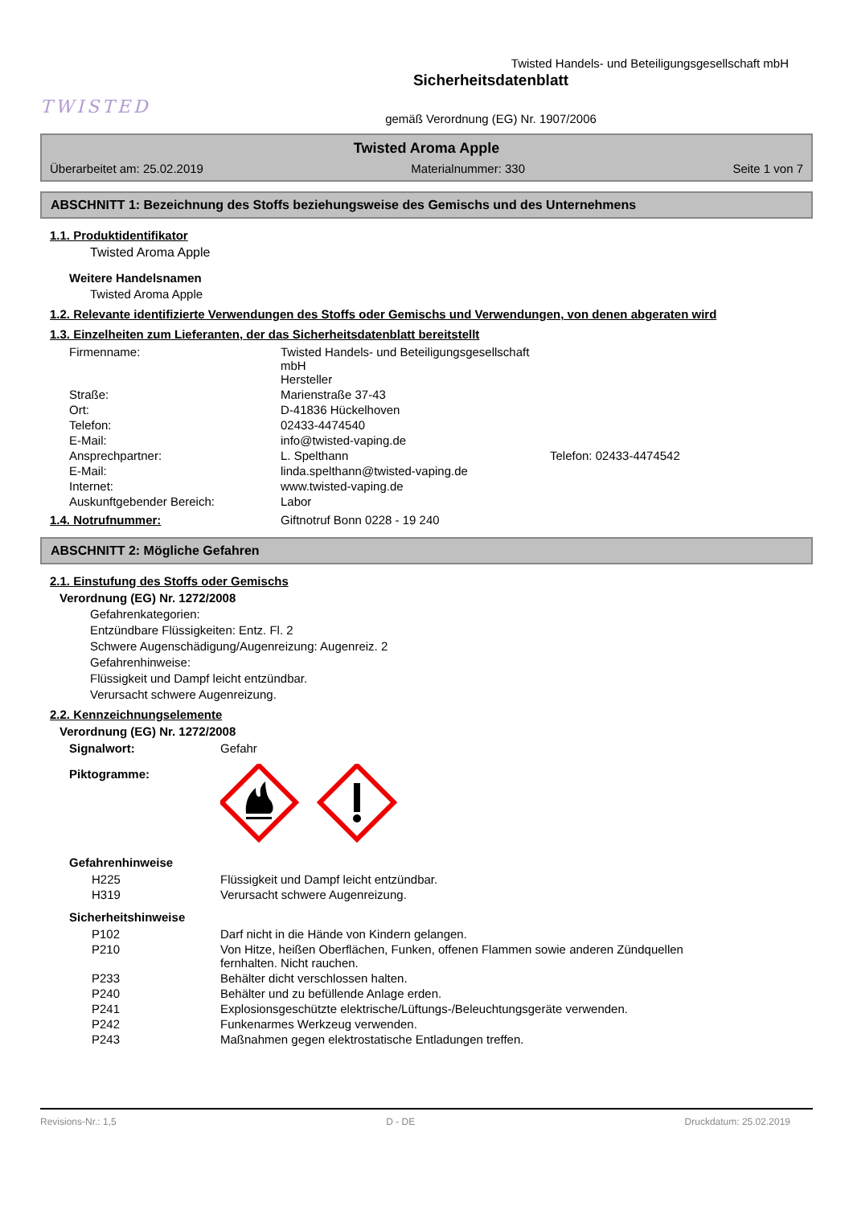TWISTED
Twisted Handels- und Beteiligungsgesellschaft mbH
Sicherheitsdatenblatt
gemäß Verordnung (EG) Nr. 1907/2006
Twisted Aroma Apple
Überarbeitet am: 25.02.2019 Materialnummer: 330 Seite 1 von 7
ABSCHNITT 1: Bezeichnung des Stoffs beziehungsweise des Gemischs und des Unternehmens
1.1. Produktidentifikator
Twisted Aroma Apple
Weitere Handelsnamen
Twisted Aroma Apple
1.2. Relevante identifizierte Verwendungen des Stoffs oder Gemischs und Verwendungen, von denen abgeraten wird
1.3. Einzelheiten zum Lieferanten, der das Sicherheitsdatenblatt bereitstellt
| Firmenname: | Twisted Handels- und Beteiligungsgesellschaft mbH Hersteller | |
| Straße: | Marienstraße 37-43 | |
| Ort: | D-41836 Hückelhoven | |
| Telefon: | 02433-4474540 | |
| E-Mail: | info@twisted-vaping.de | |
| Ansprechpartner: | L. Spelthann | Telefon: 02433-4474542 |
| E-Mail: | linda.spelthann@twisted-vaping.de | |
| Internet: | www.twisted-vaping.de | |
| Auskunftgebender Bereich: | Labor | |
| 1.4. Notrufnummer: | Giftnotruf Bonn 0228 - 19 240 |
ABSCHNITT 2: Mögliche Gefahren
2.1. Einstufung des Stoffs oder Gemischs
Verordnung (EG) Nr. 1272/2008
Gefahrenkategorien:
Entzündbare Flüssigkeiten: Entz. Fl. 2
Schwere Augenschädigung/Augenreizung: Augenreiz. 2
Gefahrenhinweise:
Flüssigkeit und Dampf leicht entzündbar.
Verursacht schwere Augenreizung.
2.2. Kennzeichnungselemente
Verordnung (EG) Nr. 1272/2008
| Signalwort: | Gefahr |
| Piktogramme: | |
Gefahrenhinweise
| H225 | Flüssigkeit und Dampf leicht entzündbar. |
| H319 | Verursacht schwere Augenreizung. |
Sicherheitshinweise
| P102 | Darf nicht in die Hände von Kindern gelangen. |
| P210 | Von Hitze, heißen Oberflächen, Funken, offenen Flammen sowie anderen Zündquellen fernhalten. Nicht rauchen. |
| P233 | Behälter dicht verschlossen halten. |
| P240 | Behälter und zu befüllende Anlage erden. |
| P241 | Explosionsgeschützte elektrische/Lüftungs-/Beleuchtungsgeräte verwenden. |
| P242 | Funkenarmes Werkzeug verwenden. |
| P243 | Maßnahmen gegen elektrostatische Entladungen treffen. |
Revisions-Nr.: 1,5 D - DE Druckdatum: 25.02.2019